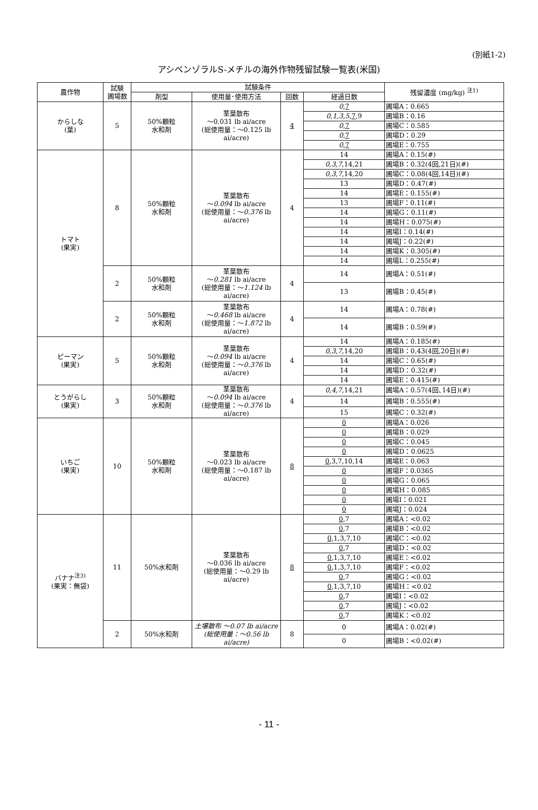(別紙1-2)
アシベンゾラルS-メチルの海外作物残留試験一覧表(米国)
| 農作物 | 試験 圃場数 | 試験条件 | | | | 残留濃度 (mg/kg) <sup>注1)</sup> |
| --- | --- | --- | --- | --- | --- | --- |
| | | 剤型 | 使用量･使用方法 | 回数 | 経過日数 | |
| からしな (葉) | 5 | 50%顆粒 水和剤 | 茎葉散布 ～0.031 lb ai/acre (総使用量：～0.125 lb ai/acre) | 4 | 0 , 7 | 圃場A：0.665 |
| | | | | | 0,1,3,5 , 7 ,9 | 圃場B：0.16 |
| | | | | | 0 , 7 | 圃場C：0.585 |
| | | | | | 0 , 7 | 圃場D：0.29 |
| | | | | | 0 , 7 | 圃場E：0.755 |
| トマト (果実) | 8 | 50%顆粒 水和剤 | 茎葉散布 ～ 0.094 lb ai/acre (総使用量：～ 0.376 lb ai/acre) | 4 | 14 | 圃場A：0.15(#) |
| | | | | | 0,3,7 ,14,21 | 圃場B：0.32(4回,21日)(#) |
| | | | | | 0,3,7 ,14,20 | 圃場C：0.08(4回,14日)(#) |
| | | | | | 13 | 圃場D：0.47(#) |
| | | | | | 14 | 圃場E：0.155(#) |
| | | | | | 13 | 圃場F：0.11(#) |
| | | | | | 14 | 圃場G：0.11(#) |
| | | | | | 14 | 圃場H：0.075(#) |
| | | | | | 14 | 圃場I：0.14(#) |
| | | | | | 14 | 圃場J：0.22(#) |
| | | | | | 14 | 圃場K：0.305(#) |
| | | | | | 14 | 圃場L：0.255(#) |
| | 2 | 50%顆粒 水和剤 | 茎葉散布 ～ 0.281 lb ai/acre (総使用量：～ 1.124 lb ai/acre) | 4 | 14 | 圃場A：0.51(#) |
| | | | | | 13 | 圃場B：0.45(#) |
| | 2 | 50%顆粒 水和剤 | 茎葉散布 ～ 0.468 lb ai/acre (総使用量：～ 1.872 lb ai/acre) | 4 | 14 | 圃場A：0.78(#) |
| | | | | | 14 | 圃場B：0.59(#) |
| ピーマン (果実) | 5 | 50%顆粒 水和剤 | 茎葉散布 ～ 0.094 lb ai/acre (総使用量：～ 0.376 lb ai/acre) | 4 | 14 | 圃場A：0.185(#) |
| | | | | | 0,3,7 ,14,20 | 圃場B：0.43(4回,20日)(#) |
| | | | | | 14 | 圃場C：0.65(#) |
| | | | | | 14 | 圃場D：0.32(#) |
| | | | | | 14 | 圃場E：0.415(#) |
| とうがらし (果実) | 3 | 50%顆粒 水和剤 | 茎葉散布 ～ 0.094 lb ai/acre (総使用量：～ 0.376 lb ai/acre) | 4 | 0,4,7 ,14,21 | 圃場A：0.57(4回､14日)(#) |
| | | | | | 14 | 圃場B：0.555(#) |
| | | | | | 15 | 圃場C：0.32(#) |
| いちご (果実) | 10 | 50%顆粒 水和剤 | 茎葉散布 ～0.023 lb ai/acre (総使用量：～0.187 lb ai/acre) | 8 | 0 | 圃場A：0.026 |
| | | | | | 0 | 圃場B：0.029 |
| | | | | | 0 | 圃場C：0.045 |
| | | | | | 0 | 圃場D：0.0625 |
| | | | | | 0 ,3,7,10,14 | 圃場E：0.063 |
| | | | | | 0 | 圃場F：0.0365 |
| | | | | | 0 | 圃場G：0.065 |
| | | | | | 0 | 圃場H：0.085 |
| | | | | | 0 | 圃場I：0.021 |
| | | | | | 0 | 圃場J：0.024 |
| バナナ<sup>注3)</sup> (果実：無袋) | 11 | 50%水和剤 | 茎葉散布 ～0.036 lb ai/acre (総使用量：～0.29 lb ai/acre) | 8 | 0 ,7 | 圃場A：<0.02 |
| | | | | | 0 ,7 | 圃場B：<0.02 |
| | | | | | 0 ,1,3,7,10 | 圃場C：<0.02 |
| | | | | | 0 ,7 | 圃場D：<0.02 |
| | | | | | 0 ,1,3,7,10 | 圃場E：<0.02 |
| | | | | | 0 ,1,3,7,10 | 圃場F：<0.02 |
| | | | | | 0 ,7 | 圃場G：<0.02 |
| | | | | | 0 ,1,3,7,10 | 圃場H：<0.02 |
| | | | | | 0 ,7 | 圃場I：<0.02 |
| | | | | | 0 ,7 | 圃場J：<0.02 |
| | | | | | 0 ,7 | 圃場K：<0.02 |
| | 2 | 50%水和剤 | 土壌散布 ～0.07 lb ai/acre (総使用量：～0.56 lb ai/acre) | 8 | 0 | 圃場A：0.02(#) |
| | | | | | 0 | 圃場B：<0.02(#) |
- 11 -